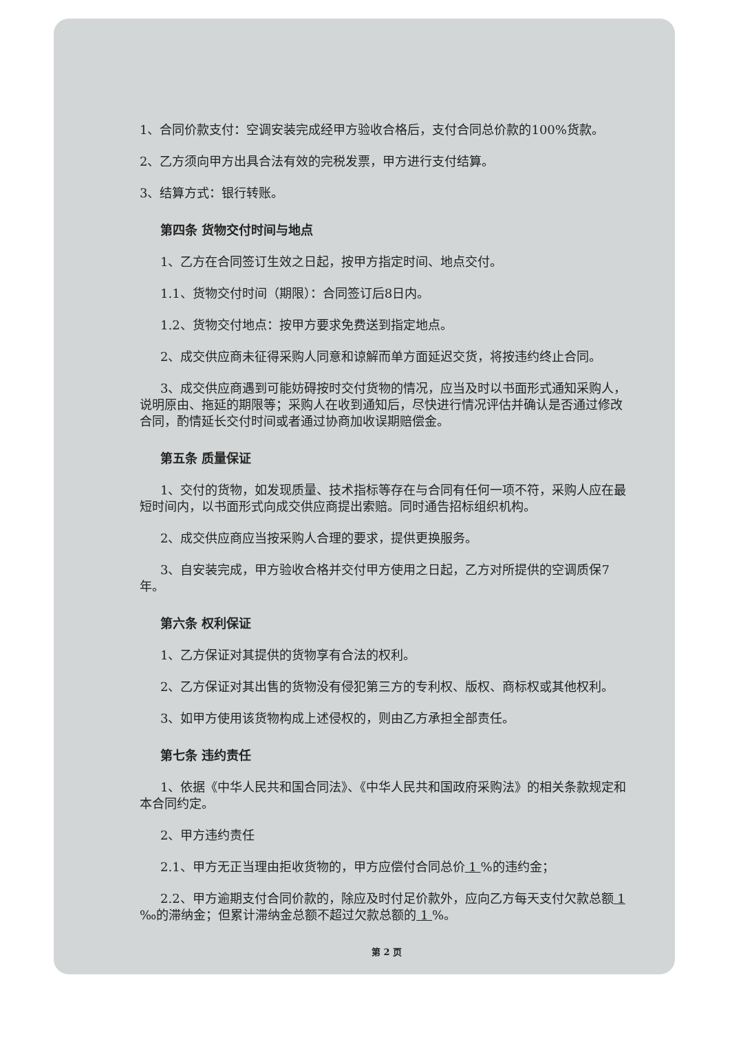1、合同价款支付：空调安装完成经甲方验收合格后，支付合同总价款的100%货款。
2、乙方须向甲方出具合法有效的完税发票，甲方进行支付结算。
3、结算方式：银行转账。
第四条 货物交付时间与地点
1、乙方在合同签订生效之日起，按甲方指定时间、地点交付。
1.1、货物交付时间（期限）：合同签订后8日内。
1.2、货物交付地点：按甲方要求免费送到指定地点。
2、成交供应商未征得采购人同意和谅解而单方面延迟交货，将按违约终止合同。
3、成交供应商遇到可能妨碍按时交付货物的情况，应当及时以书面形式通知采购人，说明原由、拖延的期限等；采购人在收到通知后，尽快进行情况评估并确认是否通过修改合同，酌情延长交付时间或者通过协商加收误期赔偿金。
第五条 质量保证
1、交付的货物，如发现质量、技术指标等存在与合同有任何一项不符，采购人应在最短时间内，以书面形式向成交供应商提出索赔。同时通告招标组织机构。
2、成交供应商应当按采购人合理的要求，提供更换服务。
3、自安装完成，甲方验收合格并交付甲方使用之日起，乙方对所提供的空调质保7年。
第六条 权利保证
1、乙方保证对其提供的货物享有合法的权利。
2、乙方保证对其出售的货物没有侵犯第三方的专利权、版权、商标权或其他权利。
3、如甲方使用该货物构成上述侵权的，则由乙方承担全部责任。
第七条 违约责任
1、依据《中华人民共和国合同法》、《中华人民共和国政府采购法》的相关条款规定和本合同约定。
2、甲方违约责任
2.1、甲方无正当理由拒收货物的，甲方应偿付合同总价 1 %的违约金；
2.2、甲方逾期支付合同价款的，除应及时付足价款外，应向乙方每天支付欠款总额 1 ‰的滞纳金；但累计滞纳金总额不超过欠款总额的 1 %。
第 2 页